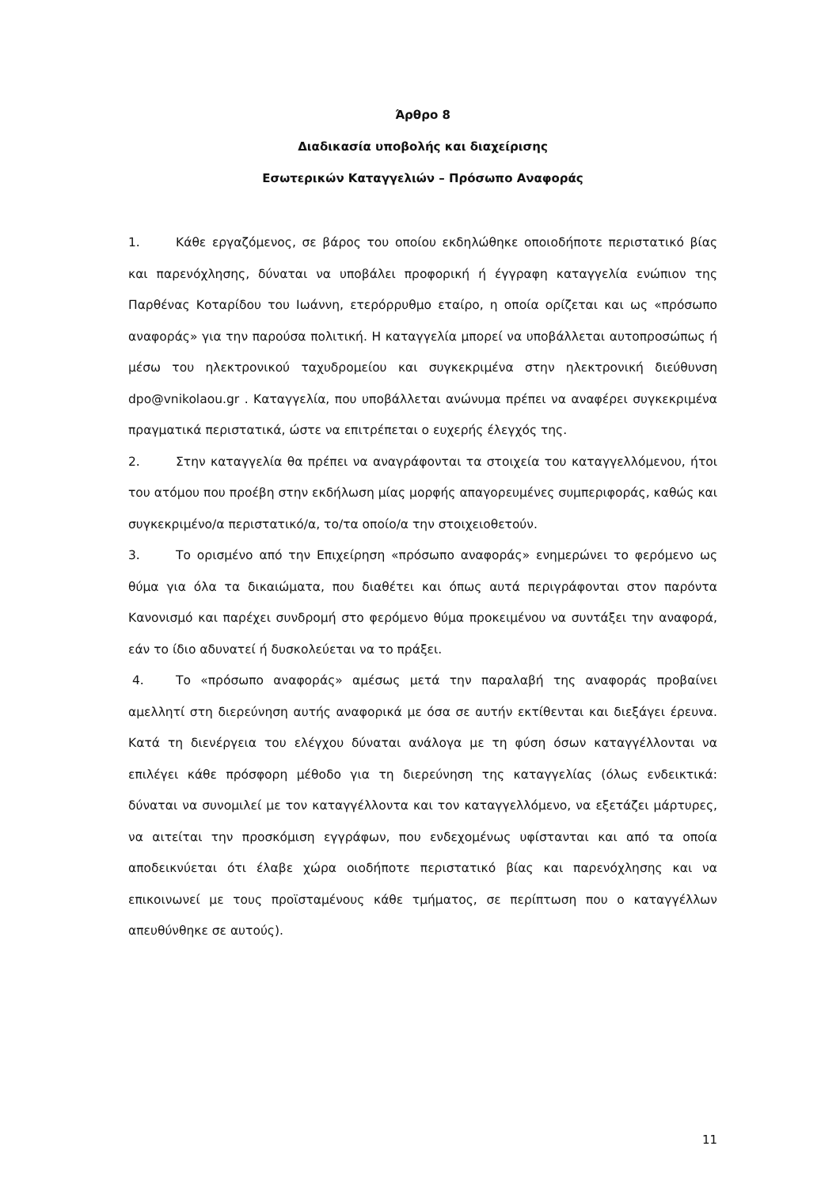Άρθρο 8
Διαδικασία υποβολής και διαχείρισης
Εσωτερικών Καταγγελιών – Πρόσωπο Αναφοράς
1. Κάθε εργαζόμενος, σε βάρος του οποίου εκδηλώθηκε οποιοδήποτε περιστατικό βίας και παρενόχλησης, δύναται να υποβάλει προφορική ή έγγραφη καταγγελία ενώπιον της Παρθένας Κοταρίδου του Ιωάννη, ετερόρρυθμο εταίρο, η οποία ορίζεται και ως «πρόσωπο αναφοράς» για την παρούσα πολιτική. Η καταγγελία μπορεί να υποβάλλεται αυτοπροσώπως ή μέσω του ηλεκτρονικού ταχυδρομείου και συγκεκριμένα στην ηλεκτρονική διεύθυνση dpo@vnikolaou.gr . Καταγγελία, που υποβάλλεται ανώνυμα πρέπει να αναφέρει συγκεκριμένα πραγματικά περιστατικά, ώστε να επιτρέπεται ο ευχερής έλεγχός της.
2. Στην καταγγελία θα πρέπει να αναγράφονται τα στοιχεία του καταγγελλόμενου, ήτοι του ατόμου που προέβη στην εκδήλωση μίας μορφής απαγορευμένες συμπεριφοράς, καθώς και συγκεκριμένο/α περιστατικό/α, το/τα οποίο/α την στοιχειοθετούν.
3. Το ορισμένο από την Επιχείρηση «πρόσωπο αναφοράς» ενημερώνει το φερόμενο ως θύμα για όλα τα δικαιώματα, που διαθέτει και όπως αυτά περιγράφονται στον παρόντα Κανονισμό και παρέχει συνδρομή στο φερόμενο θύμα προκειμένου να συντάξει την αναφορά, εάν το ίδιο αδυνατεί ή δυσκολεύεται να το πράξει.
4. Το «πρόσωπο αναφοράς» αμέσως μετά την παραλαβή της αναφοράς προβαίνει αμελλητί στη διερεύνηση αυτής αναφορικά με όσα σε αυτήν εκτίθενται και διεξάγει έρευνα. Κατά τη διενέργεια του ελέγχου δύναται ανάλογα με τη φύση όσων καταγγέλλονται να επιλέγει κάθε πρόσφορη μέθοδο για τη διερεύνηση της καταγγελίας (όλως ενδεικτικά: δύναται να συνομιλεί με τον καταγγέλλοντα και τον καταγγελλόμενο, να εξετάζει μάρτυρες, να αιτείται την προσκόμιση εγγράφων, που ενδεχομένως υφίστανται και από τα οποία αποδεικνύεται ότι έλαβε χώρα οιοδήποτε περιστατικό βίας και παρενόχλησης και να επικοινωνεί με τους προϊσταμένους κάθε τμήματος, σε περίπτωση που ο καταγγέλλων απευθύνθηκε σε αυτούς).
11